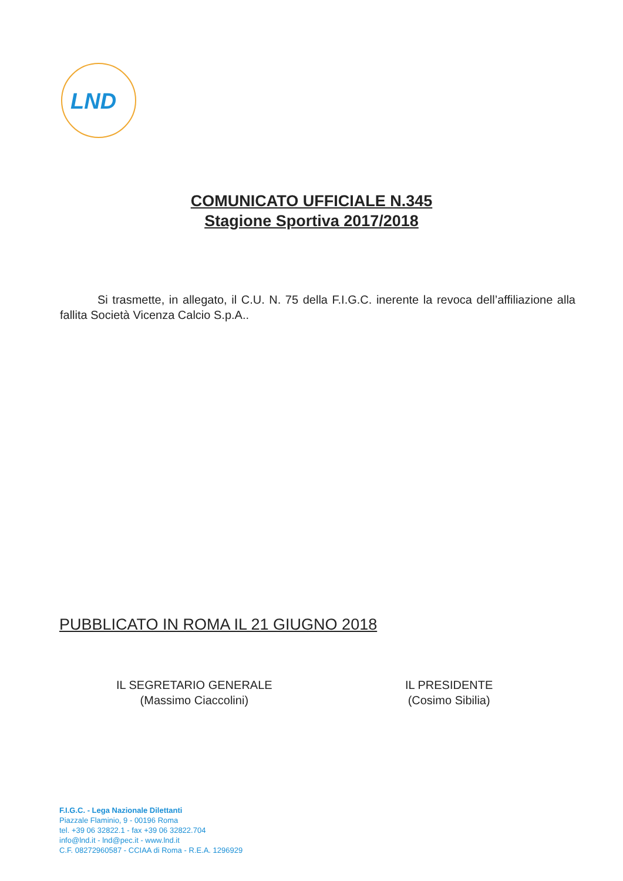LND
COMUNICATO UFFICIALE N.345
Stagione Sportiva 2017/2018
Si trasmette, in allegato, il C.U. N. 75 della F.I.G.C. inerente la revoca dell’affiliazione alla fallita Società Vicenza Calcio S.p.A..
PUBBLICATO IN ROMA IL 21 GIUGNO 2018
IL SEGRETARIO GENERALE
(Massimo Ciaccolini)
IL PRESIDENTE
(Cosimo Sibilia)
F.I.G.C. - Lega Nazionale Dilettanti
Piazzale Flaminio, 9 - 00196 Roma
tel. +39 06 32822.1 - fax +39 06 32822.704
info@lnd.it - lnd@pec.it - www.lnd.it
C.F. 08272960587 - CCIAA di Roma - R.E.A. 1296929